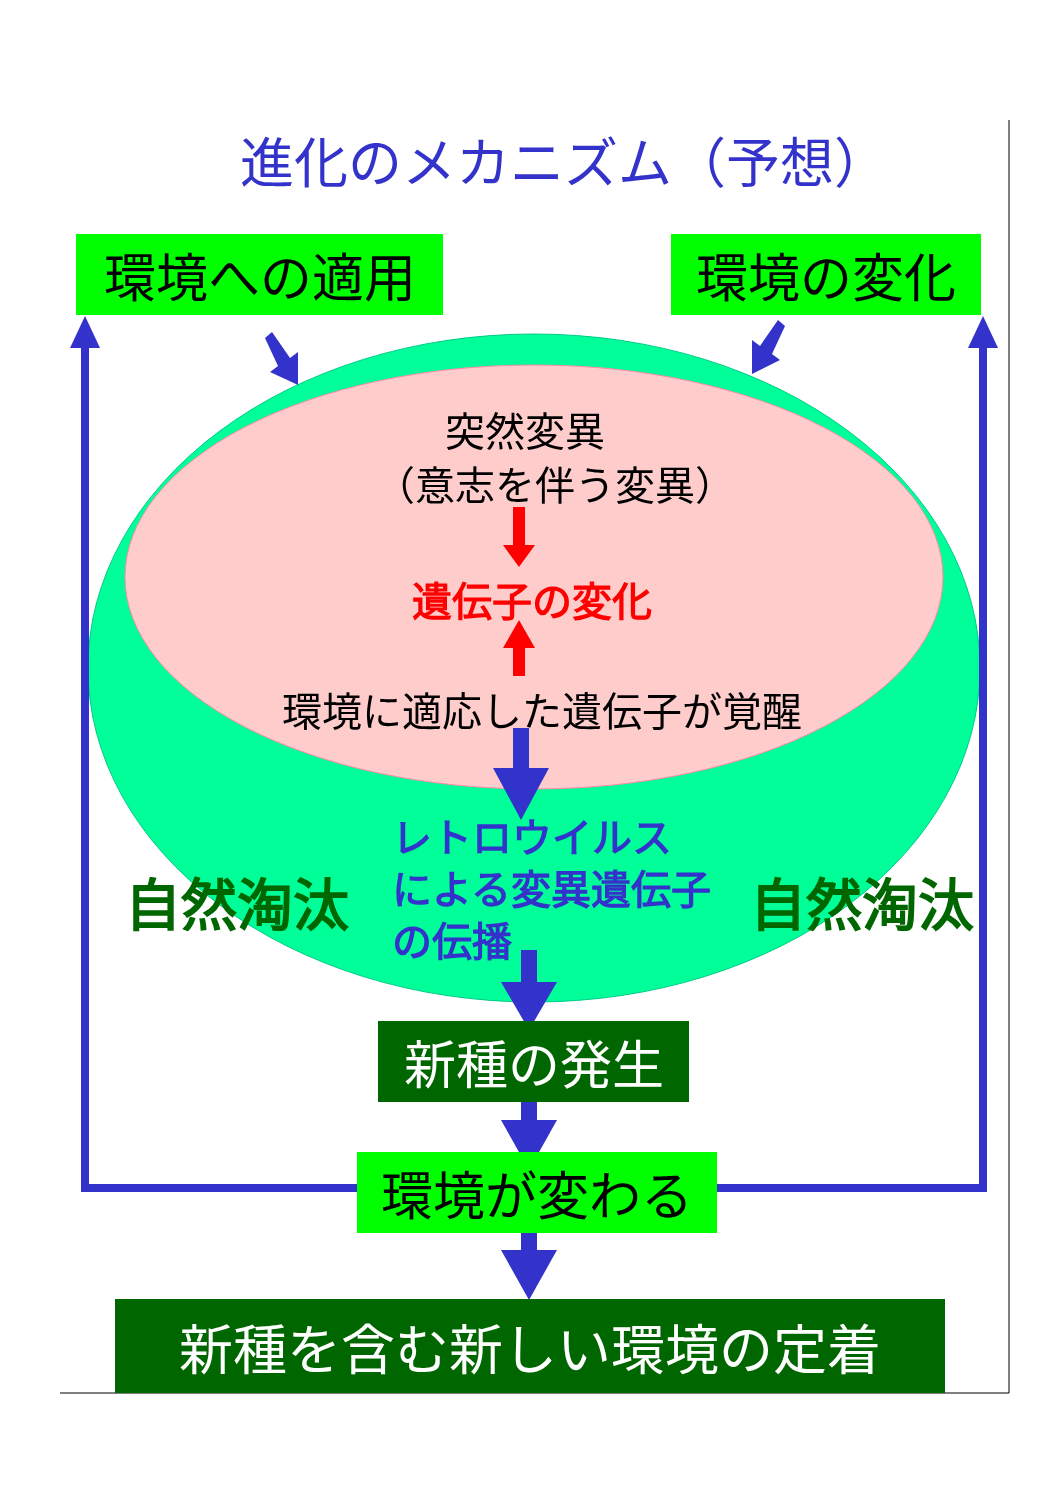進化のメカニズム（予想）
環境への適用 環境の変化
突然変異
（意志を伴う変異）
遺伝子の変化
環境に適応した遺伝子が覚醒
レトロウイルス
による変異遺伝子
の伝播
自然淘汰 自然淘汰
新種の発生
環境が変わる
新種を含む新しい環境の定着